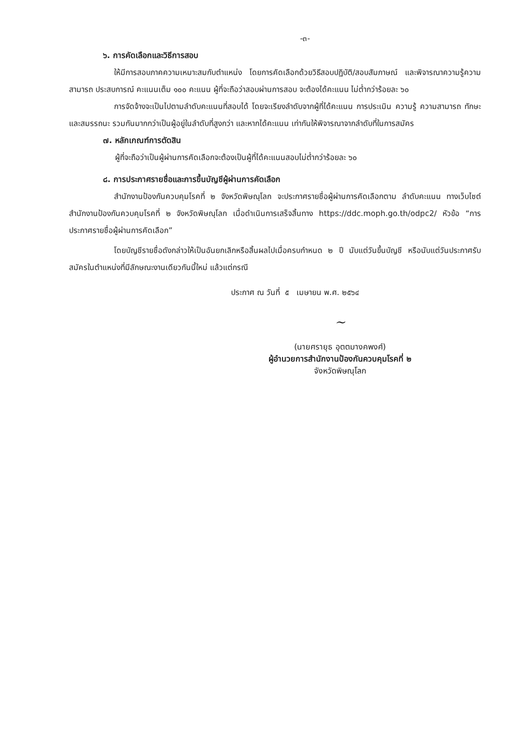-๓-
๖. การคัดเลือกและวิธีการสอบ
ให้มีการสอบภาคความเหมาะสมกับตำแหน่ง โดยการคัดเลือกด้วยวิธีสอบปฏิบัติ/สอบสัมภาษณ์ และพิจารณาความรู้ความสามารถ ประสบการณ์ คะแนนเต็ม ๑๐๐ คะแนน ผู้ที่จะถือว่าสอบผ่านการสอบ จะต้องได้คะแนน ไม่ต่ำกว่าร้อยละ ๖๐
การจัดจ้างจะเป็นไปตามลำดับคะแนนที่สอบได้ โดยจะเรียงลำดับจากผู้ที่ได้คะแนน การประเมิน ความรู้ ความสามารถ ทักษะ และสมรรถนะ รวมกันมากกว่าเป็นผู้อยู่ในลำดับที่สูงกว่า และหากได้คะแนน เท่ากันให้พิจารณาจากลำดับที่ในการสมัคร
๗. หลักเกณฑ์การตัดสิน
ผู้ที่จะถือว่าเป็นผู้ผ่านการคัดเลือกจะต้องเป็นผู้ที่ได้คะแนนสอบไม่ต่ำกว่าร้อยละ ๖๐
๘. การประกาศรายชื่อและการขึ้นบัญชีผู้ผ่านการคัดเลือก
สำนักงานป้องกันควบคุมโรคที่ ๒ จังหวัดพิษณุโลก จะประกาศรายชื่อผู้ผ่านการคัดเลือกตาม ลำดับคะแนน ทางเว็บไซต์สำนักงานป้องกันควบคุมโรคที่ ๒ จังหวัดพิษณุโลก เมื่อดำเนินการเสร็จสิ้นทาง https://ddc.moph.go.th/odpc2/ หัวข้อ “การประกาศรายชื่อผู้ผ่านการคัดเลือก”
โดยบัญชีรายชื่อดังกล่าวให้เป็นอันยกเลิกหรือสิ้นผลไปเมื่อครบกำหนด ๒ ปี นับแต่วันขึ้นบัญชี หรือนับแต่วันประกาศรับสมัครในตำแหน่งที่มีลักษณะงานเดียวกันนี้ใหม่ แล้วแต่กรณี
ประกาศ ณ วันที่ ๕ เมษายน พ.ศ. ๒๕๖๔
~
(นายศรายุธ อุตตมางคพงศ์)
ผู้อำนวยการสำนักงานป้องกันควบคุมโรคที่ ๒
จังหวัดพิษณุโลก